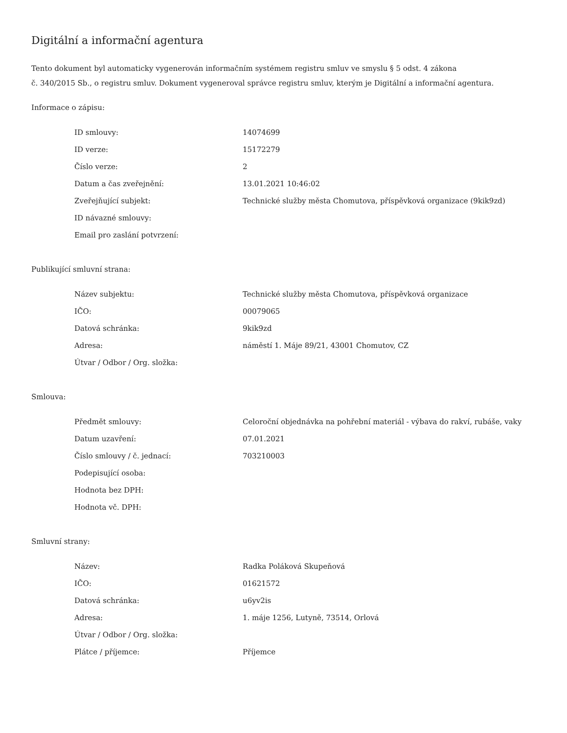Digitální a informační agentura
Tento dokument byl automaticky vygenerován informačním systémem registru smluv ve smyslu § 5 odst. 4 zákona
č. 340/2015 Sb., o registru smluv. Dokument vygeneroval správce registru smluv, kterým je Digitální a informační agentura.
Informace o zápisu:
| ID smlouvy: | 14074699 |
| ID verze: | 15172279 |
| Číslo verze: | 2 |
| Datum a čas zveřejnění: | 13.01.2021 10:46:02 |
| Zveřejňující subjekt: | Technické služby města Chomutova, příspěvková organizace (9kik9zd) |
| ID návazné smlouvy: | |
| Email pro zaslání potvrzení: | |
Publikující smluvní strana:
| Název subjektu: | Technické služby města Chomutova, příspěvková organizace |
| IČO: | 00079065 |
| Datová schránka: | 9kik9zd |
| Adresa: | náměstí 1. Máje 89/21, 43001 Chomutov, CZ |
| Útvar / Odbor / Org. složka: | |
Smlouva:
| Předmět smlouvy: | Celoroční objednávka na pohřební materiál - výbava do rakví, rubáše, vaky |
| Datum uzavření: | 07.01.2021 |
| Číslo smlouvy / č. jednací: | 703210003 |
| Podepisující osoba: | |
| Hodnota bez DPH: | |
| Hodnota vč. DPH: | |
Smluvní strany:
| Název: | Radka Poláková Skupeňová |
| IČO: | 01621572 |
| Datová schránka: | u6yv2is |
| Adresa: | 1. máje 1256, Lutyně, 73514, Orlová |
| Útvar / Odbor / Org. složka: | |
| Plátce / příjemce: | Příjemce |